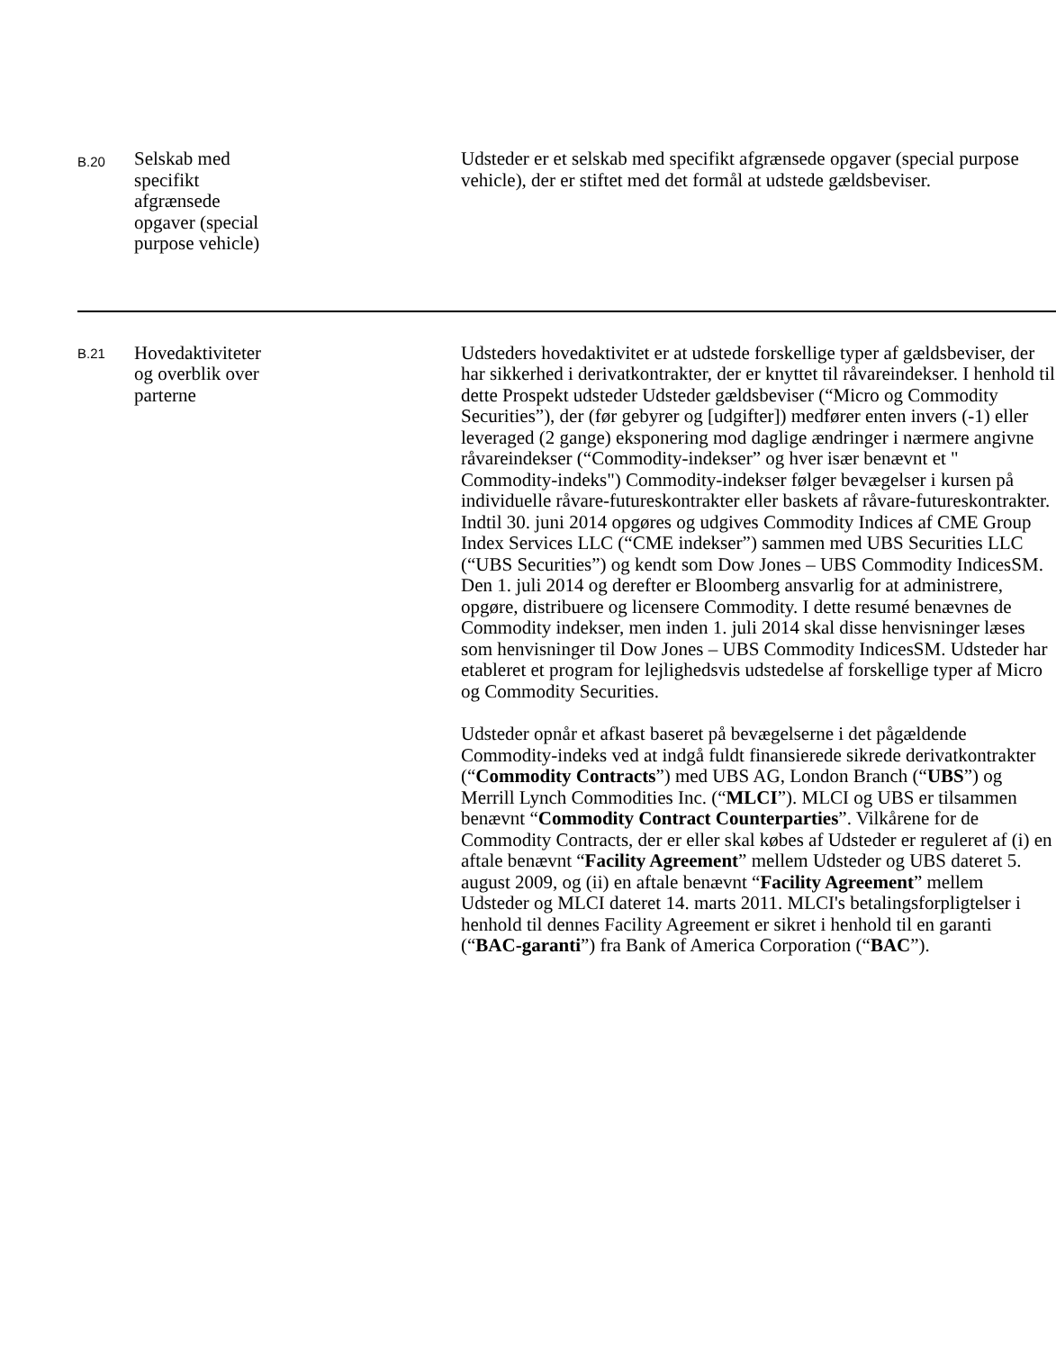| B.20 | Selskab med specifikt afgrænsede opgaver (special purpose vehicle) | Udsteder er et selskab med specifikt afgrænsede opgaver (special purpose vehicle), der er stiftet med det formål at udstede gældsbeviser. |
| B.21 | Hovedaktiviteter og overblik over parterne | Udsteders hovedaktivitet er at udstede forskellige typer af gældsbeviser, der har sikkerhed i derivatkontrakter, der er knyttet til råvareindekser. I henhold til dette Prospekt udsteder Udsteder gældsbeviser (“Micro og Commodity Securities”), der (før gebyrer og [udgifter]) medfører enten invers (-1) eller leveraged (2 gange) eksponering mod daglige ændringer i nærmere angivne råvareindekser (“Commodity-indekser” og hver især benævnt et " Commodity-indeks") Commodity-indekser følger bevægelser i kursen på individuelle råvare-futureskontrakter eller baskets af råvare-futureskontrakter. Indtil 30. juni 2014 opgøres og udgives Commodity Indices af CME Group Index Services LLC (“CME indekser”) sammen med UBS Securities LLC (“UBS Securities”) og kendt som Dow Jones – UBS Commodity IndicesSM. Den 1. juli 2014 og derefter er Bloomberg ansvarlig for at administrere, opgøre, distribuere og licensere Commodity. I dette resumé benævnes de Commodity indekser, men inden 1. juli 2014 skal disse henvisninger læses som henvisninger til Dow Jones – UBS Commodity IndicesSM. Udsteder har etableret et program for lejlighedsvis udstedelse af forskellige typer af Micro og Commodity Securities. Udsteder opnår et afkast baseret på bevægelserne i det pågældende Commodity-indeks ved at indgå fuldt finansierede sikrede derivatkontrakter (“ Commodity Contracts ”) med UBS AG, London Branch (“ UBS ”) og Merrill Lynch Commodities Inc. (“ MLCI ”). MLCI og UBS er tilsammen benævnt “ Commodity Contract Counterparties ”. Vilkårene for de Commodity Contracts, der er eller skal købes af Udsteder er reguleret af (i) en aftale benævnt “ Facility Agreement ” mellem Udsteder og UBS dateret 5. august 2009, og (ii) en aftale benævnt “ Facility Agreement ” mellem Udsteder og MLCI dateret 14. marts 2011. MLCI's betalingsforpligtelser i henhold til dennes Facility Agreement er sikret i henhold til en garanti (“ BAC-garanti ”) fra Bank of America Corporation (“ BAC ”). |